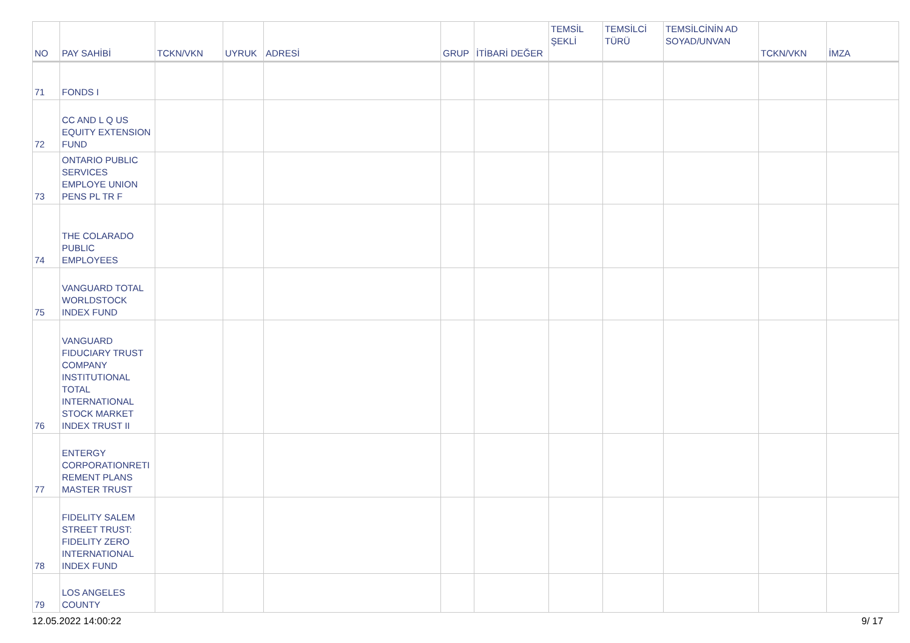| NO | PAY SAHİBİ | TCKN/VKN | UYRUK | ADRESİ | GRUP | İTİBARİ DEĞER | TEMSİL ŞEKLİ | TEMSİLCİ TÜRÜ | TEMSİLCİNİN AD SOYAD/UNVAN | TCKN/VKN | İMZA |
| --- | --- | --- | --- | --- | --- | --- | --- | --- | --- | --- | --- |
| 71 | FONDS I | | | | | | | | | | |
| 72 | CC AND L Q US EQUITY EXTENSION FUND | | | | | | | | | | |
| 73 | ONTARIO PUBLIC SERVICES EMPLOYE UNION PENS PL TR F | | | | | | | | | | |
| 74 | THE COLARADO PUBLIC EMPLOYEES | | | | | | | | | | |
| 75 | VANGUARD TOTAL WORLDSTOCK INDEX FUND | | | | | | | | | | |
| 76 | VANGUARD FIDUCIARY TRUST COMPANY INSTITUTIONAL TOTAL INTERNATIONAL STOCK MARKET INDEX TRUST II | | | | | | | | | | |
| 77 | ENTERGY CORPORATIONRETI REMENT PLANS MASTER TRUST | | | | | | | | | | |
| 78 | FIDELITY SALEM STREET TRUST: FIDELITY ZERO INTERNATIONAL INDEX FUND | | | | | | | | | | |
| 79 | LOS ANGELES COUNTY | | | | | | | | | | |
12.05.2022 14:00:22 9/ 17